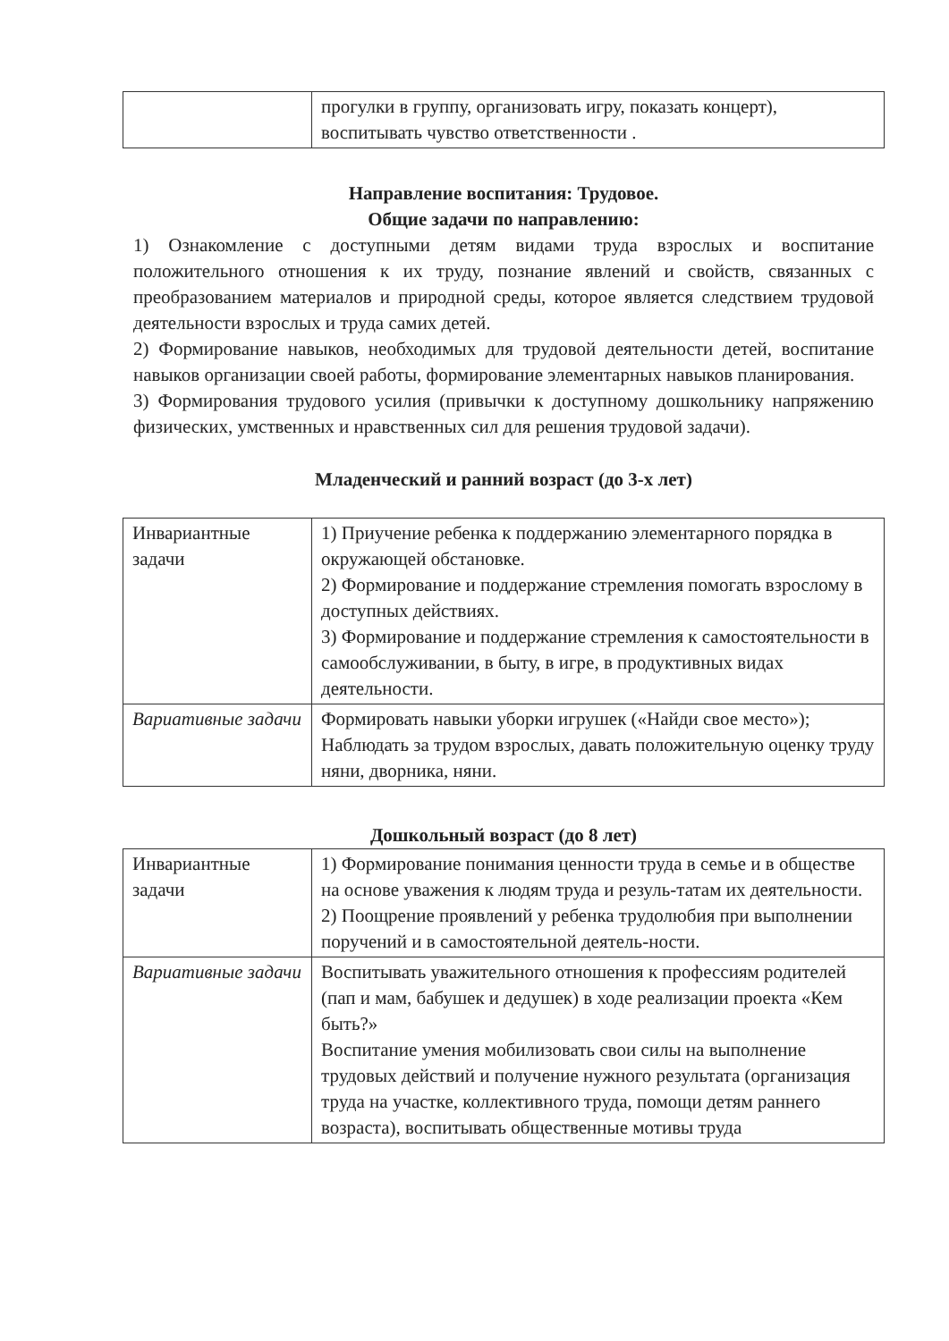| | прогулки в группу, организовать игру, показать концерт), воспитывать чувство ответственности . |
Направление воспитания: Трудовое.
Общие задачи по направлению:
1) Ознакомление с доступными детям видами труда взрослых и воспитание положительного отношения к их труду, познание явлений и свойств, связанных с преобразованием материалов и природной среды, которое является следствием трудовой деятельности взрослых и труда самих детей.
2) Формирование навыков, необходимых для трудовой деятельности детей, воспитание навыков организации своей работы, формирование элементарных навыков планирования.
3) Формирования трудового усилия (привычки к доступному дошкольнику напряжению физических, умственных и нравственных сил для решения трудовой задачи).
Младенческий и ранний возраст (до 3-х лет)
| Инвариантные задачи | 1) Приучение ребенка к поддержанию элементарного порядка в окружающей обстановке. 2) Формирование и поддержание стремления помогать взрослому в доступных действиях. 3) Формирование и поддержание стремления к самостоятельности в самообслуживании, в быту, в игре, в продуктивных видах деятельности. |
| Вариативные задачи | Формировать навыки уборки игрушек («Найди свое место»); Наблюдать за трудом взрослых, давать положительную оценку труду няни, дворника, няни. |
Дошкольный возраст (до 8 лет)
| Инвариантные задачи | 1) Формирование понимания ценности труда в семье и в обществе на основе уважения к людям труда и резуль-татам их деятельности. 2) Поощрение проявлений у ребенка трудолюбия при выполнении поручений и в самостоятельной деятель-ности. |
| Вариативные задачи | Воспитывать уважительного отношения к профессиям родителей (пап и мам, бабушек и дедушек) в ходе реализации проекта «Кем быть?» Воспитание умения мобилизовать свои силы на выполнение трудовых действий и получение нужного результата (организация труда на участке, коллективного труда, помощи детям раннего возраста), воспитывать общественные мотивы труда |